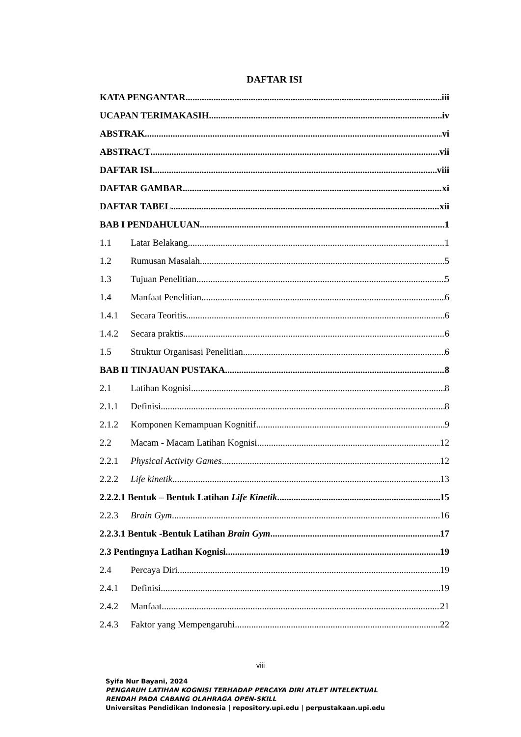DAFTAR ISI
KATA PENGANTAR iii
UCAPAN TERIMAKASIH iv
ABSTRAK vi
ABSTRACT vii
DAFTAR ISI viii
DAFTAR GAMBAR xi
DAFTAR TABEL xii
BAB I PENDAHULUAN 1
1.1 Latar Belakang 1
1.2 Rumusan Masalah 5
1.3 Tujuan Penelitian 5
1.4 Manfaat Penelitian 6
1.4.1 Secara Teoritis 6
1.4.2 Secara praktis 6
1.5 Struktur Organisasi Penelitian 6
BAB II TINJAUAN PUSTAKA 8
2.1 Latihan Kognisi 8
2.1.1 Definisi 8
2.1.2 Komponen Kemampuan Kognitif 9
2.2 Macam - Macam Latihan Kognisi 12
2.2.1 Physical Activity Games 12
2.2.2 Life kinetik 13
2.2.2.1 Bentuk – Bentuk Latihan Life Kinetik 15
2.2.3 Brain Gym 16
2.2.3.1 Bentuk -Bentuk Latihan Brain Gym 17
2.3 Pentingnya Latihan Kognisi 19
2.4 Percaya Diri 19
2.4.1 Definisi 19
2.4.2 Manfaat 21
2.4.3 Faktor yang Mempengaruhi 22
viii
Syifa Nur Bayani, 2024
PENGARUH LATIHAN KOGNISI TERHADAP PERCAYA DIRI ATLET INTELEKTUAL
RENDAH PADA CABANG OLAHRAGA OPEN-SKILL
Universitas Pendidikan Indonesia | repository.upi.edu | perpustakaan.upi.edu